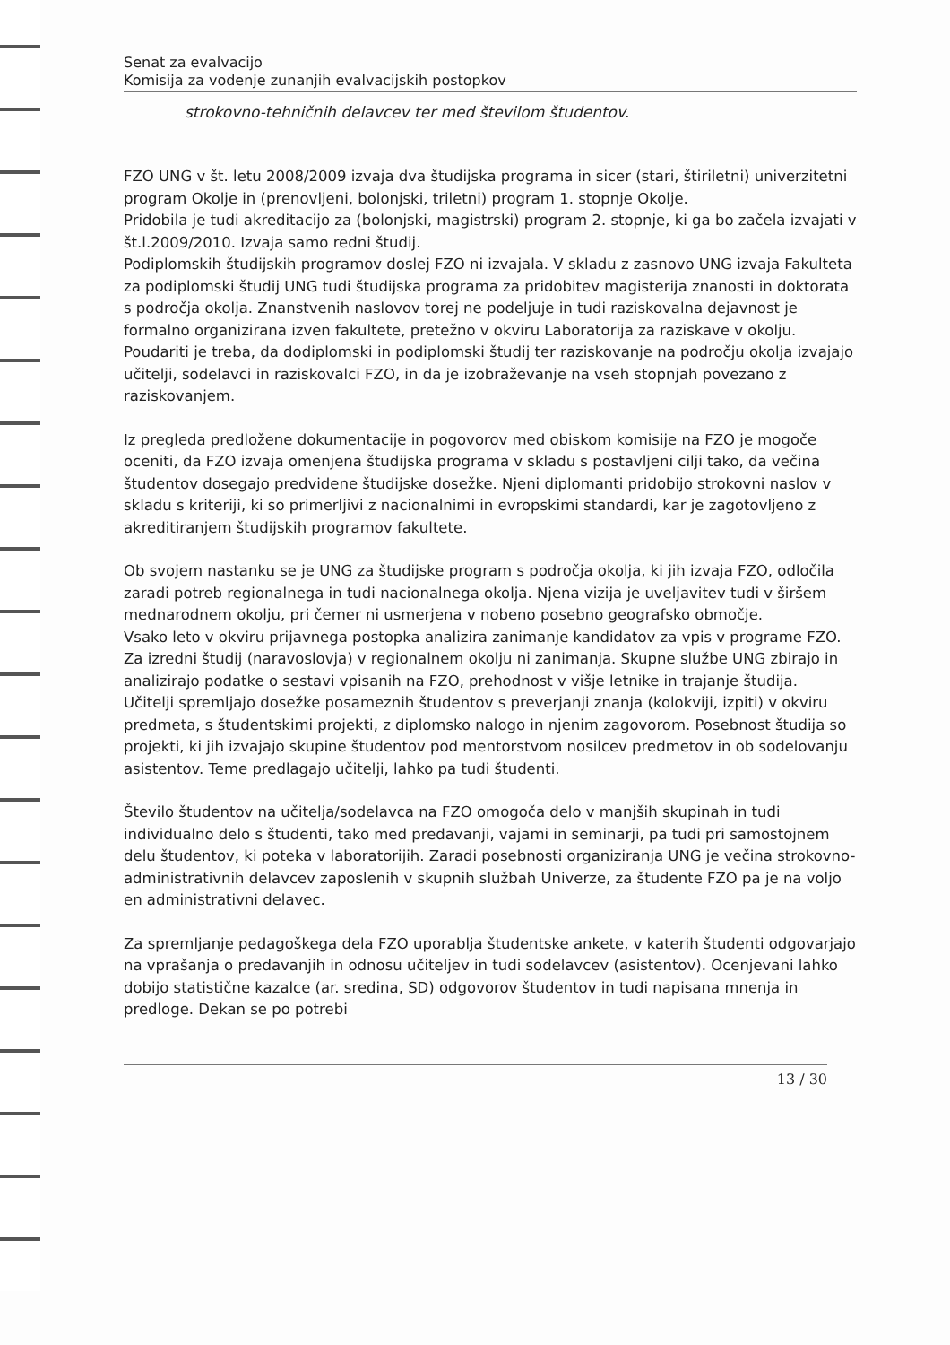Senat za evalvacijo
Komisija za vodenje zunanjih evalvacijskih postopkov
strokovno-tehničnih delavcev ter med številom študentov.
FZO UNG v št. letu 2008/2009 izvaja dva študijska programa in sicer (stari, štiriletni) univerzitetni program Okolje in (prenovljeni, bolonjski, triletni) program 1. stopnje Okolje.
Pridobila je tudi akreditacijo za (bolonjski, magistrski) program 2. stopnje, ki ga bo začela izvajati v št.l.2009/2010. Izvaja samo redni študij.
Podiplomskih študijskih programov doslej FZO ni izvajala. V skladu z zasnovo UNG izvaja Fakulteta za podiplomski študij UNG tudi študijska programa za pridobitev magisterija znanosti in doktorata s področja okolja. Znanstvenih naslovov torej ne podeljuje in tudi raziskovalna dejavnost je formalno organizirana izven fakultete, pretežno v okviru Laboratorija za raziskave v okolju. Poudariti je treba, da dodiplomski in podiplomski študij ter raziskovanje na področju okolja izvajajo učitelji, sodelavci in raziskovalci FZO, in da je izobraževanje na vseh stopnjah povezano z raziskovanjem.
Iz pregleda predložene dokumentacije in pogovorov med obiskom komisije na FZO je mogoče oceniti, da FZO izvaja omenjena študijska programa v skladu s postavljeni cilji tako, da večina študentov dosegajo predvidene študijske dosežke. Njeni diplomanti pridobijo strokovni naslov v skladu s kriteriji, ki so primerljivi z nacionalnimi in evropskimi standardi, kar je zagotovljeno z akreditiranjem študijskih programov fakultete.
Ob svojem nastanku se je UNG za študijske program s področja okolja, ki jih izvaja FZO, odločila zaradi potreb regionalnega in tudi nacionalnega okolja. Njena vizija je uveljavitev tudi v širšem mednarodnem okolju, pri čemer ni usmerjena v nobeno posebno geografsko območje.
Vsako leto v okviru prijavnega postopka analizira zanimanje kandidatov za vpis v programe FZO. Za izredni študij (naravoslovja) v regionalnem okolju ni zanimanja. Skupne službe UNG zbirajo in analizirajo podatke o sestavi vpisanih na FZO, prehodnost v višje letnike in trajanje študija.
Učitelji spremljajo dosežke posameznih študentov s preverjanji znanja (kolokviji, izpiti) v okviru predmeta, s študentskimi projekti, z diplomsko nalogo in njenim zagovorom. Posebnost študija so projekti, ki jih izvajajo skupine študentov pod mentorstvom nosilcev predmetov in ob sodelovanju asistentov. Teme predlagajo učitelji, lahko pa tudi študenti.
Število študentov na učitelja/sodelavca na FZO omogoča delo v manjših skupinah in tudi individualno delo s študenti, tako med predavanji, vajami in seminarji, pa tudi pri samostojnem delu študentov, ki poteka v laboratorijih. Zaradi posebnosti organiziranja UNG je večina strokovno-administrativnih delavcev zaposlenih v skupnih službah Univerze, za študente FZO pa je na voljo en administrativni delavec.
Za spremljanje pedagoškega dela FZO uporablja študentske ankete, v katerih študenti odgovarjajo na vprašanja o predavanjih in odnosu učiteljev in tudi sodelavcev (asistentov). Ocenjevani lahko dobijo statistične kazalce (ar. sredina, SD) odgovorov študentov in tudi napisana mnenja in predloge. Dekan se po potrebi
13 / 30